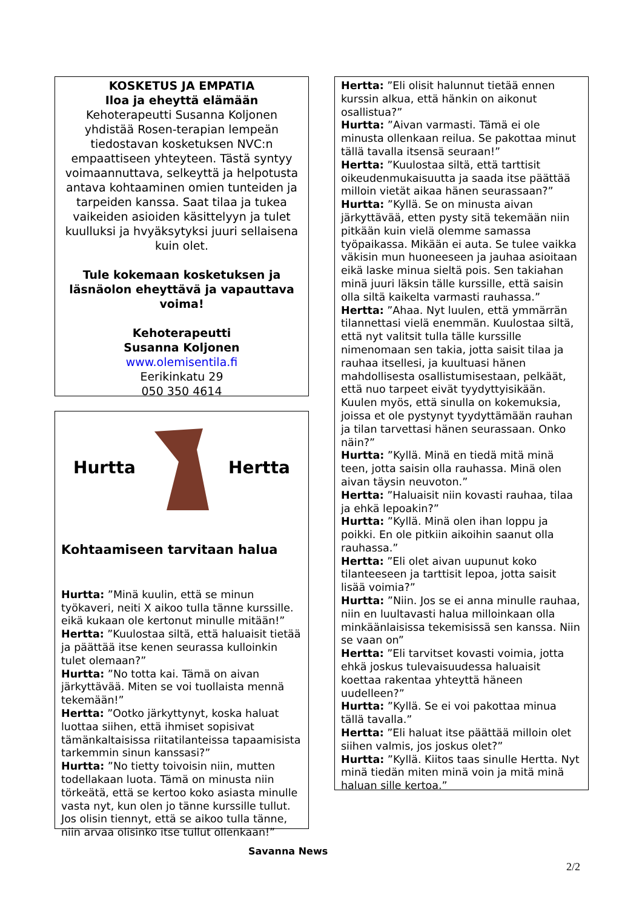KOSKETUS JA EMPATIA
Iloa ja eheyttä elämään
Kehoterapeutti Susanna Koljonen yhdistää Rosen-terapian lempeän tiedostavan kosketuksen NVC:n empaattiseen yhteyteen. Tästä syntyy voimaannuttava, selkeyttä ja helpotusta antava kohtaaminen omien tunteiden ja tarpeiden kanssa. Saat tilaa ja tukea vaikeiden asioiden käsittelyyn ja tulet kuulluksi ja hvyäksytyksi juuri sellaisena kuin olet.
Tule kokemaan kosketuksen ja läsnäolon eheyttävä ja vapauttava voima!
Kehoterapeutti
Susanna Koljonen
www.olemisentila.fi
Eerikinkatu 29
050 350 4614
Hurtta Hertta
Kohtaamiseen tarvitaan halua
Hurtta: ”Minä kuulin, että se minun työkaveri, neiti X aikoo tulla tänne kurssille. eikä kukaan ole kertonut minulle mitään!”
Hertta: ”Kuulostaa siltä, että haluaisit tietää ja päättää itse kenen seurassa kulloinkin tulet olemaan?”
Hurtta: ”No totta kai. Tämä on aivan järkyttävää. Miten se voi tuollaista mennä tekemään!”
Hertta: ”Ootko järkyttynyt, koska haluat luottaa siihen, että ihmiset sopisivat tämänkaltaisissa riitatilanteissa tapaamisista tarkemmin sinun kanssasi?”
Hurtta: ”No tietty toivoisin niin, mutten todellakaan luota. Tämä on minusta niin törkeätä, että se kertoo koko asiasta minulle vasta nyt, kun olen jo tänne kurssille tullut. Jos olisin tiennyt, että se aikoo tulla tänne, niin arvaa olisinko itse tullut ollenkaan!”
Hertta: ”Eli olisit halunnut tietää ennen kurssin alkua, että hänkin on aikonut osallistua?”
Hurtta: ”Aivan varmasti. Tämä ei ole minusta ollenkaan reilua. Se pakottaa minut tällä tavalla itsensä seuraan!”
Hertta: ”Kuulostaa siltä, että tarttisit oikeudenmukaisuutta ja saada itse päättää milloin vietät aikaa hänen seurassaan?”
Hurtta: ”Kyllä. Se on minusta aivan järkyttävää, etten pysty sitä tekemään niin pitkään kuin vielä olemme samassa työpaikassa. Mikään ei auta. Se tulee vaikka väkisin mun huoneeseen ja jauhaa asioitaan eikä laske minua sieltä pois. Sen takiahan minä juuri läksin tälle kurssille, että saisin olla siltä kaikelta varmasti rauhassa.”
Hertta: ”Ahaa. Nyt luulen, että ymmärrän tilannettasi vielä enemmän. Kuulostaa siltä, että nyt valitsit tulla tälle kurssille nimenomaan sen takia, jotta saisit tilaa ja rauhaa itsellesi, ja kuultuasi hänen mahdollisesta osallistumisestaan, pelkäät, että nuo tarpeet eivät tyydyttyisikään. Kuulen myös, että sinulla on kokemuksia, joissa et ole pystynyt tyydyttämään rauhan ja tilan tarvettasi hänen seurassaan. Onko näin?”
Hurtta: ”Kyllä. Minä en tiedä mitä minä teen, jotta saisin olla rauhassa. Minä olen aivan täysin neuvoton.”
Hertta: ”Haluaisit niin kovasti rauhaa, tilaa ja ehkä lepoakin?”
Hurtta: ”Kyllä. Minä olen ihan loppu ja poikki. En ole pitkiin aikoihin saanut olla rauhassa.”
Hertta: ”Eli olet aivan uupunut koko tilanteeseen ja tarttisit lepoa, jotta saisit lisää voimia?”
Hurtta: ”Niin. Jos se ei anna minulle rauhaa, niin en luultavasti halua milloinkaan olla minkäänlaisissa tekemisissä sen kanssa. Niin se vaan on”
Hertta: ”Eli tarvitset kovasti voimia, jotta ehkä joskus tulevaisuudessa haluaisit koettaa rakentaa yhteyttä häneen uudelleen?”
Hurtta: ”Kyllä. Se ei voi pakottaa minua tällä tavalla.”
Hertta: ”Eli haluat itse päättää milloin olet siihen valmis, jos joskus olet?”
Hurtta: ”Kyllä. Kiitos taas sinulle Hertta. Nyt minä tiedän miten minä voin ja mitä minä haluan sille kertoa.”
Savanna News
2/2